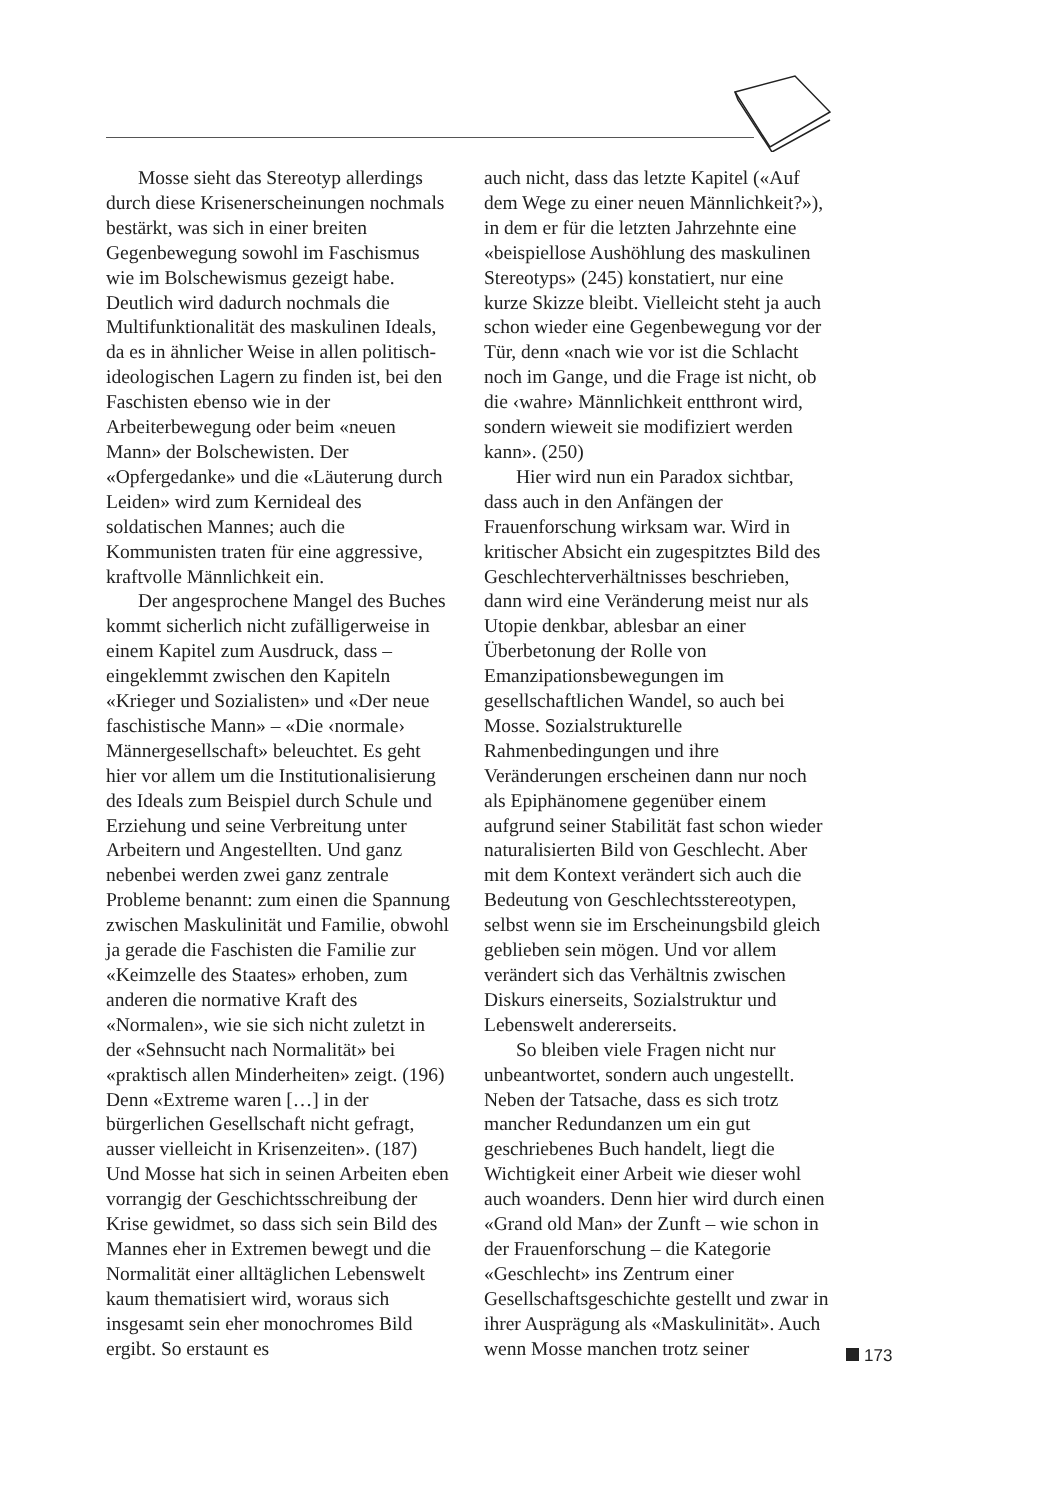Mosse sieht das Stereotyp allerdings durch diese Krisenerscheinungen nochmals bestärkt, was sich in einer breiten Gegenbewegung sowohl im Faschismus wie im Bolschewismus gezeigt habe. Deutlich wird dadurch nochmals die Multifunktionalität des maskulinen Ideals, da es in ähnlicher Weise in allen politisch-ideologischen Lagern zu finden ist, bei den Faschisten ebenso wie in der Arbeiterbewegung oder beim «neuen Mann» der Bolschewisten. Der «Opfergedanke» und die «Läuterung durch Leiden» wird zum Kernideal des soldatischen Mannes; auch die Kommunisten traten für eine aggressive, kraftvolle Männlichkeit ein.
Der angesprochene Mangel des Buches kommt sicherlich nicht zufälligerweise in einem Kapitel zum Ausdruck, dass – eingeklemmt zwischen den Kapiteln «Krieger und Sozialisten» und «Der neue faschistische Mann» – «Die ‹normale› Männergesellschaft» beleuchtet. Es geht hier vor allem um die Institutionalisierung des Ideals zum Beispiel durch Schule und Erziehung und seine Verbreitung unter Arbeitern und Angestellten. Und ganz nebenbei werden zwei ganz zentrale Probleme benannt: zum einen die Spannung zwischen Maskulinität und Familie, obwohl ja gerade die Faschisten die Familie zur «Keimzelle des Staates» erhoben, zum anderen die normative Kraft des «Normalen», wie sie sich nicht zuletzt in der «Sehnsucht nach Normalität» bei «praktisch allen Minderheiten» zeigt. (196) Denn «Extreme waren […] in der bürgerlichen Gesellschaft nicht gefragt, ausser vielleicht in Krisenzeiten». (187) Und Mosse hat sich in seinen Arbeiten eben vorrangig der Geschichtsschreibung der Krise gewidmet, so dass sich sein Bild des Mannes eher in Extremen bewegt und die Normalität einer alltäglichen Lebenswelt kaum thematisiert wird, woraus sich insgesamt sein eher monochromes Bild ergibt. So erstaunt es
auch nicht, dass das letzte Kapitel («Auf dem Wege zu einer neuen Männlichkeit?»), in dem er für die letzten Jahrzehnte eine «beispiellose Aushöhlung des maskulinen Stereotyps» (245) konstatiert, nur eine kurze Skizze bleibt. Vielleicht steht ja auch schon wieder eine Gegenbewegung vor der Tür, denn «nach wie vor ist die Schlacht noch im Gange, und die Frage ist nicht, ob die ‹wahre› Männlichkeit entthront wird, sondern wieweit sie modifiziert werden kann». (250)
Hier wird nun ein Paradox sichtbar, dass auch in den Anfängen der Frauenforschung wirksam war. Wird in kritischer Absicht ein zugespitztes Bild des Geschlechterverhältnisses beschrieben, dann wird eine Veränderung meist nur als Utopie denkbar, ablesbar an einer Überbetonung der Rolle von Emanzipationsbewegungen im gesellschaftlichen Wandel, so auch bei Mosse. Sozialstrukturelle Rahmenbedingungen und ihre Veränderungen erscheinen dann nur noch als Epiphänomene gegenüber einem aufgrund seiner Stabilität fast schon wieder naturalisierten Bild von Geschlecht. Aber mit dem Kontext verändert sich auch die Bedeutung von Geschlechtsstereotypen, selbst wenn sie im Erscheinungsbild gleich geblieben sein mögen. Und vor allem verändert sich das Verhältnis zwischen Diskurs einerseits, Sozialstruktur und Lebenswelt andererseits.
So bleiben viele Fragen nicht nur unbeantwortet, sondern auch ungestellt. Neben der Tatsache, dass es sich trotz mancher Redundanzen um ein gut geschriebenes Buch handelt, liegt die Wichtigkeit einer Arbeit wie dieser wohl auch woanders. Denn hier wird durch einen «Grand old Man» der Zunft – wie schon in der Frauenforschung – die Kategorie «Geschlecht» ins Zentrum einer Gesellschaftsgeschichte gestellt und zwar in ihrer Ausprägung als «Maskulinität». Auch wenn Mosse manchen trotz seiner
173